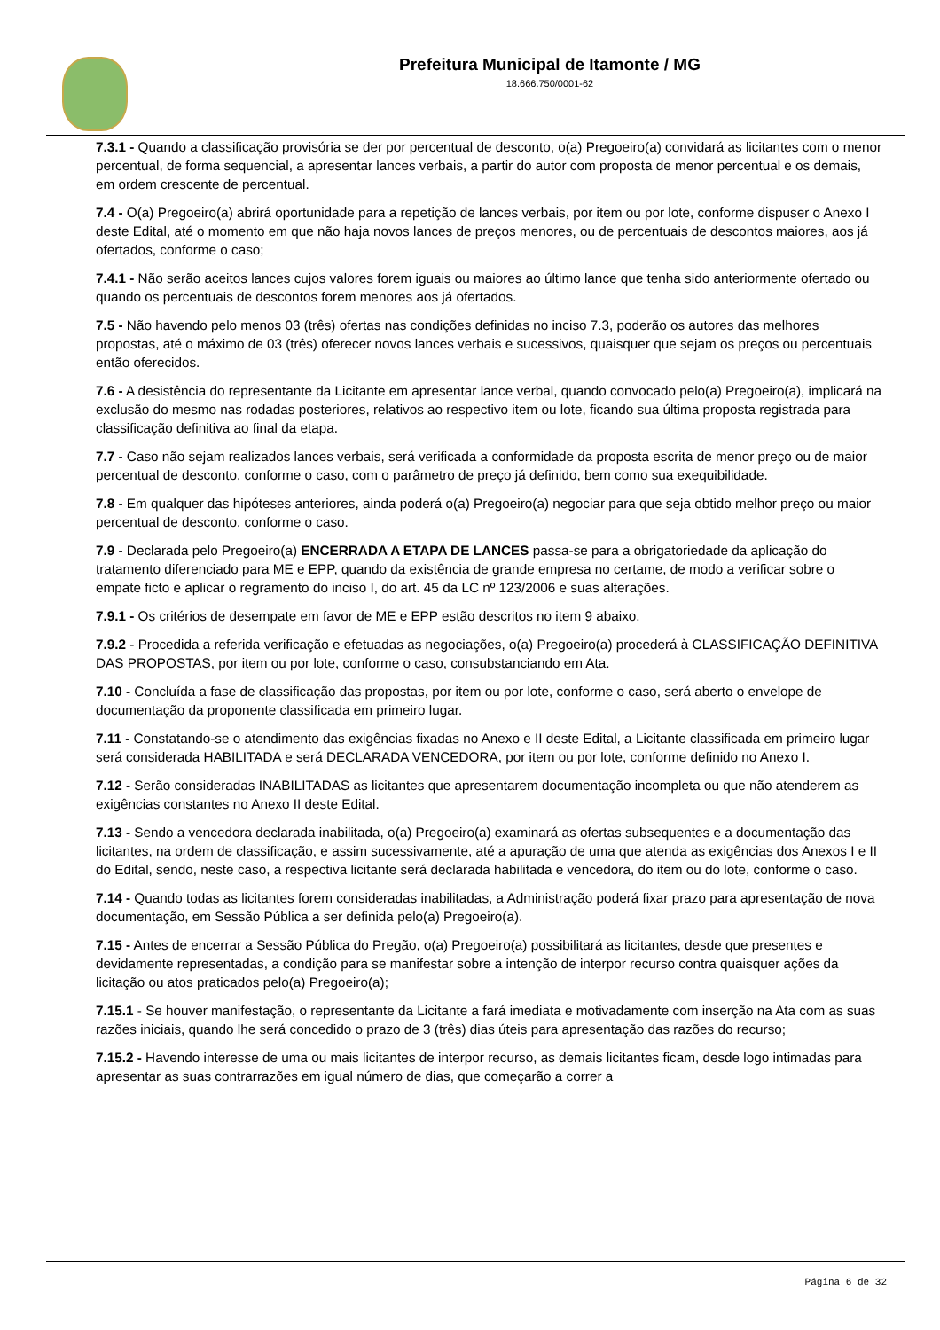Prefeitura Municipal de Itamonte / MG
18.666.750/0001-62
7.3.1 - Quando a classificação provisória se der por percentual de desconto, o(a) Pregoeiro(a) convidará as licitantes com o menor percentual, de forma sequencial, a apresentar lances verbais, a partir do autor com proposta de menor percentual e os demais, em ordem crescente de percentual.
7.4 - O(a) Pregoeiro(a) abrirá oportunidade para a repetição de lances verbais, por item ou por lote, conforme dispuser o Anexo I deste Edital, até o momento em que não haja novos lances de preços menores, ou de percentuais de descontos maiores, aos já ofertados, conforme o caso;
7.4.1 - Não serão aceitos lances cujos valores forem iguais ou maiores ao último lance que tenha sido anteriormente ofertado ou quando os percentuais de descontos forem menores aos já ofertados.
7.5 - Não havendo pelo menos 03 (três) ofertas nas condições definidas no inciso 7.3, poderão os autores das melhores propostas, até o máximo de 03 (três) oferecer novos lances verbais e sucessivos, quaisquer que sejam os preços ou percentuais então oferecidos.
7.6 - A desistência do representante da Licitante em apresentar lance verbal, quando convocado pelo(a) Pregoeiro(a), implicará na exclusão do mesmo nas rodadas posteriores, relativos ao respectivo item ou lote, ficando sua última proposta registrada para classificação definitiva ao final da etapa.
7.7 - Caso não sejam realizados lances verbais, será verificada a conformidade da proposta escrita de menor preço ou de maior percentual de desconto, conforme o caso, com o parâmetro de preço já definido, bem como sua exequibilidade.
7.8 - Em qualquer das hipóteses anteriores, ainda poderá o(a) Pregoeiro(a) negociar para que seja obtido melhor preço ou maior percentual de desconto, conforme o caso.
7.9 - Declarada pelo Pregoeiro(a) ENCERRADA A ETAPA DE LANCES passa-se para a obrigatoriedade da aplicação do tratamento diferenciado para ME e EPP, quando da existência de grande empresa no certame, de modo a verificar sobre o empate ficto e aplicar o regramento do inciso I, do art. 45 da LC nº 123/2006 e suas alterações.
7.9.1 - Os critérios de desempate em favor de ME e EPP estão descritos no item 9 abaixo.
7.9.2 - Procedida a referida verificação e efetuadas as negociações, o(a) Pregoeiro(a) procederá à CLASSIFICAÇÃO DEFINITIVA DAS PROPOSTAS, por item ou por lote, conforme o caso, consubstanciando em Ata.
7.10 - Concluída a fase de classificação das propostas, por item ou por lote, conforme o caso, será aberto o envelope de documentação da proponente classificada em primeiro lugar.
7.11 - Constatando-se o atendimento das exigências fixadas no Anexo e II deste Edital, a Licitante classificada em primeiro lugar será considerada HABILITADA e será DECLARADA VENCEDORA, por item ou por lote, conforme definido no Anexo I.
7.12 - Serão consideradas INABILITADAS as licitantes que apresentarem documentação incompleta ou que não atenderem as exigências constantes no Anexo II deste Edital.
7.13 - Sendo a vencedora declarada inabilitada, o(a) Pregoeiro(a) examinará as ofertas subsequentes e a documentação das licitantes, na ordem de classificação, e assim sucessivamente, até a apuração de uma que atenda as exigências dos Anexos I e II do Edital, sendo, neste caso, a respectiva licitante será declarada habilitada e vencedora, do item ou do lote, conforme o caso.
7.14 - Quando todas as licitantes forem consideradas inabilitadas, a Administração poderá fixar prazo para apresentação de nova documentação, em Sessão Pública a ser definida pelo(a) Pregoeiro(a).
7.15 - Antes de encerrar a Sessão Pública do Pregão, o(a) Pregoeiro(a) possibilitará as licitantes, desde que presentes e devidamente representadas, a condição para se manifestar sobre a intenção de interpor recurso contra quaisquer ações da licitação ou atos praticados pelo(a) Pregoeiro(a);
7.15.1 - Se houver manifestação, o representante da Licitante a fará imediata e motivadamente com inserção na Ata com as suas razões iniciais, quando lhe será concedido o prazo de 3 (três) dias úteis para apresentação das razões do recurso;
7.15.2 - Havendo interesse de uma ou mais licitantes de interpor recurso, as demais licitantes ficam, desde logo intimadas para apresentar as suas contrarrazões em igual número de dias, que começarão a correr a
Página 6 de 32